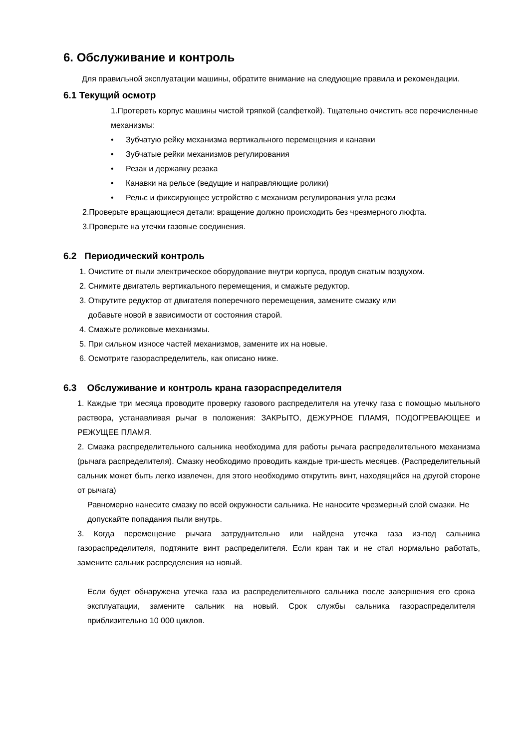6. Обслуживание и контроль
Для правильной эксплуатации машины, обратите внимание на следующие правила и рекомендации.
6.1 Текущий осмотр
1.Протереть корпус машины чистой тряпкой (салфеткой). Тщательно очистить все перечисленные механизмы:
• Зубчатую рейку механизма вертикального перемещения и канавки
• Зубчатые рейки механизмов регулирования
• Резак и державку резака
• Канавки на рельсе (ведущие и направляющие ролики)
• Рельс и фиксирующее устройство с механизм регулирования угла резки
2.Проверьте вращающиеся детали: вращение должно происходить без чрезмерного люфта.
3.Проверьте на утечки газовые соединения.
6.2 Периодический контроль
1. Очистите от пыли электрическое оборудование внутри корпуса, продув сжатым воздухом.
2. Снимите двигатель вертикального перемещения, и смажьте редуктор.
3. Открутите редуктор от двигателя поперечного перемещения, замените смазку или
добавьте новой в зависимости от состояния старой.
4. Смажьте роликовые механизмы.
5. При сильном износе частей механизмов, замените их на новые.
6. Осмотрите газораспределитель, как описано ниже.
6.3 Обслуживание и контроль крана газораспределителя
1. Каждые три месяца проводите проверку газового распределителя на утечку газа с помощью мыльного раствора, устанавливая рычаг в положения: ЗАКРЫТО, ДЕЖУРНОЕ ПЛАМЯ, ПОДОГРЕВАЮЩЕЕ и РЕЖУЩЕЕ ПЛАМЯ.
2. Смазка распределительного сальника необходима для работы рычага распределительного механизма (рычага распределителя). Смазку необходимо проводить каждые три-шесть месяцев. (Распределительный сальник может быть легко извлечен, для этого необходимо открутить винт, находящийся на другой стороне от рычага)
Равномерно нанесите смазку по всей окружности сальника. Не наносите чрезмерный слой смазки. Не допускайте попадания пыли внутрь.
3. Когда перемещение рычага затруднительно или найдена утечка газа из-под сальника газораспределителя, подтяните винт распределителя. Если кран так и не стал нормально работать, замените сальник распределения на новый.
Если будет обнаружена утечка газа из распределительного сальника после завершения его срока эксплуатации, замените сальник на новый. Срок службы сальника газораспределителя приблизительно 10 000 циклов.